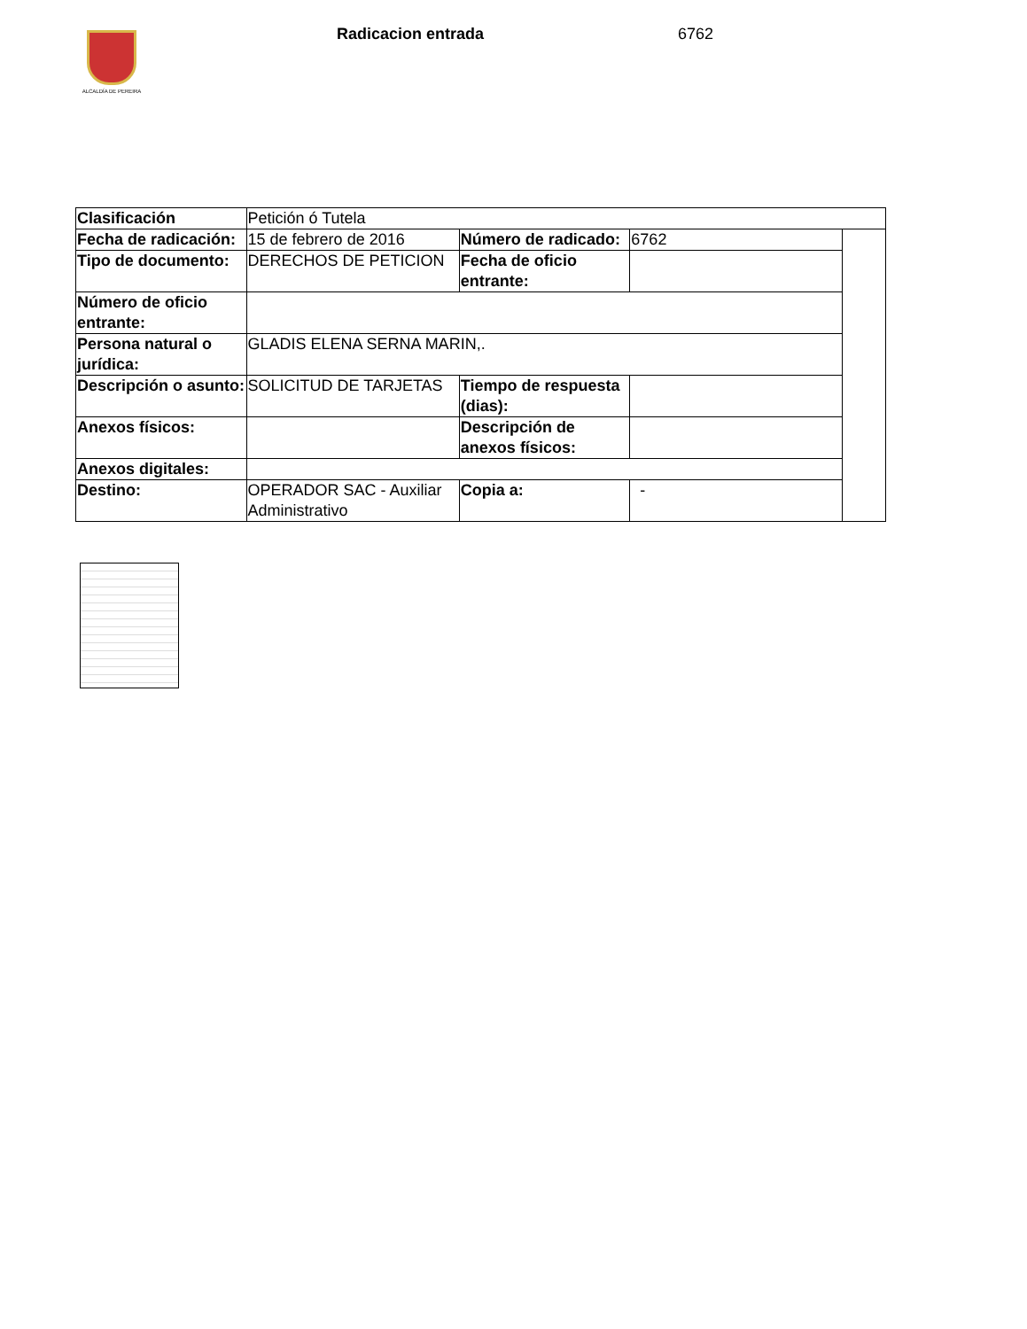ALCALDÍA DE PEREIRA Radicacion entrada 6762
| Clasificación | Petición ó Tutela | | | |
| Fecha de radicación: | 15 de febrero de 2016 | Número de radicado: | 6762 | |
| Tipo de documento: | DERECHOS DE PETICION | Fecha de oficio entrante: | | |
| Número de oficio entrante: | | | | |
| Persona natural o jurídica: | GLADIS ELENA SERNA MARIN,. | | | |
| Descripción o asunto: | SOLICITUD DE TARJETAS | Tiempo de respuesta (dias): | | |
| Anexos físicos: | | Descripción de anexos físicos: | | |
| Anexos digitales: | | | | |
| Destino: | OPERADOR SAC - Auxiliar Administrativo | Copia a: | - | |